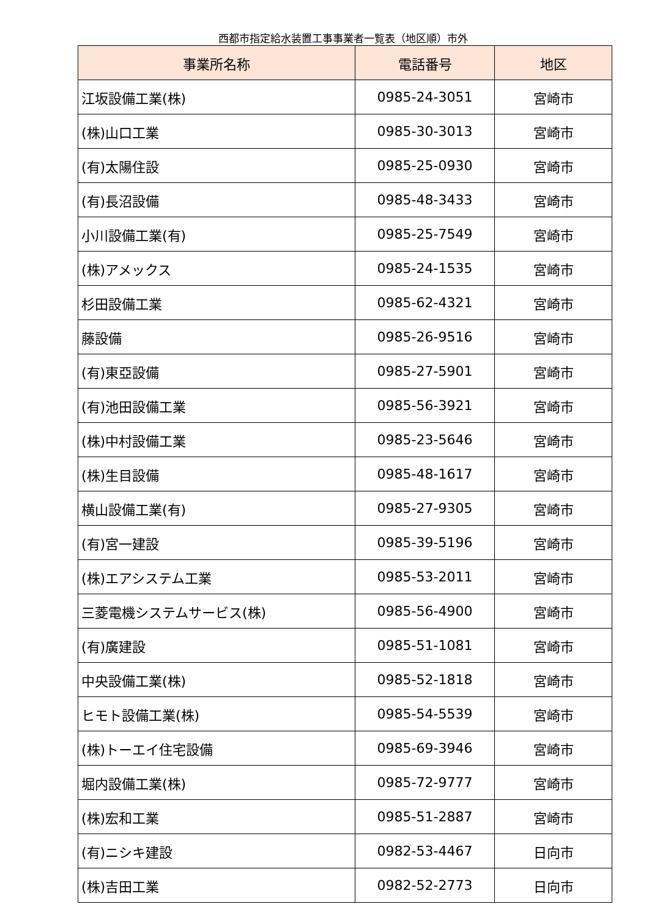西都市指定給水装置工事事業者一覧表（地区順）市外
| 事業所名称 | 電話番号 | 地区 |
| --- | --- | --- |
| 江坂設備工業(株) | 0985-24-3051 | 宮崎市 |
| (株)山口工業 | 0985-30-3013 | 宮崎市 |
| (有)太陽住設 | 0985-25-0930 | 宮崎市 |
| (有)長沼設備 | 0985-48-3433 | 宮崎市 |
| 小川設備工業(有) | 0985-25-7549 | 宮崎市 |
| (株)アメックス | 0985-24-1535 | 宮崎市 |
| 杉田設備工業 | 0985-62-4321 | 宮崎市 |
| 藤設備 | 0985-26-9516 | 宮崎市 |
| (有)東亞設備 | 0985-27-5901 | 宮崎市 |
| (有)池田設備工業 | 0985-56-3921 | 宮崎市 |
| (株)中村設備工業 | 0985-23-5646 | 宮崎市 |
| (株)生目設備 | 0985-48-1617 | 宮崎市 |
| 横山設備工業(有) | 0985-27-9305 | 宮崎市 |
| (有)宮一建設 | 0985-39-5196 | 宮崎市 |
| (株)エアシステム工業 | 0985-53-2011 | 宮崎市 |
| 三菱電機システムサービス(株) | 0985-56-4900 | 宮崎市 |
| (有)廣建設 | 0985-51-1081 | 宮崎市 |
| 中央設備工業(株) | 0985-52-1818 | 宮崎市 |
| ヒモト設備工業(株) | 0985-54-5539 | 宮崎市 |
| (株)トーエイ住宅設備 | 0985-69-3946 | 宮崎市 |
| 堀内設備工業(株) | 0985-72-9777 | 宮崎市 |
| (株)宏和工業 | 0985-51-2887 | 宮崎市 |
| (有)ニシキ建設 | 0982-53-4467 | 日向市 |
| (株)吉田工業 | 0982-52-2773 | 日向市 |